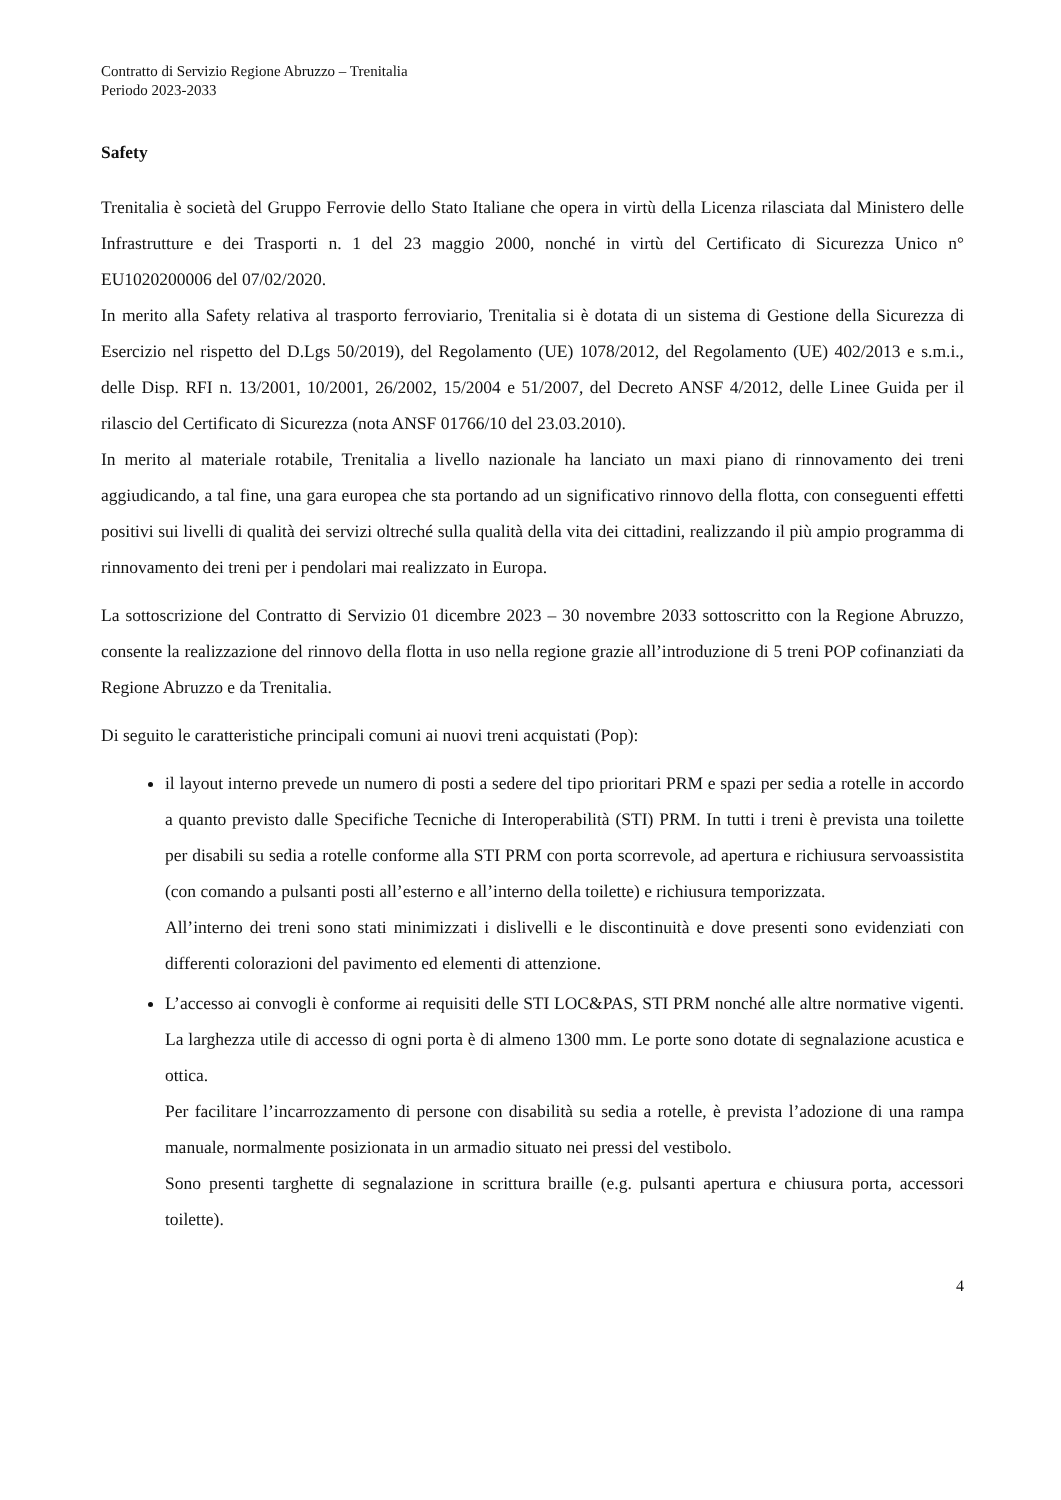Contratto di Servizio Regione Abruzzo – Trenitalia
Periodo 2023-2033
Safety
Trenitalia è società del Gruppo Ferrovie dello Stato Italiane che opera in virtù della Licenza rilasciata dal Ministero delle Infrastrutture e dei Trasporti n. 1 del 23 maggio 2000, nonché in virtù del Certificato di Sicurezza Unico n° EU1020200006 del 07/02/2020.
In merito alla Safety relativa al trasporto ferroviario, Trenitalia si è dotata di un sistema di Gestione della Sicurezza di Esercizio nel rispetto del D.Lgs 50/2019), del Regolamento (UE) 1078/2012, del Regolamento (UE) 402/2013 e s.m.i., delle Disp. RFI n. 13/2001, 10/2001, 26/2002, 15/2004 e 51/2007, del Decreto ANSF 4/2012, delle Linee Guida per il rilascio del Certificato di Sicurezza (nota ANSF 01766/10 del 23.03.2010).
In merito al materiale rotabile, Trenitalia a livello nazionale ha lanciato un maxi piano di rinnovamento dei treni aggiudicando, a tal fine, una gara europea che sta portando ad un significativo rinnovo della flotta, con conseguenti effetti positivi sui livelli di qualità dei servizi oltreché sulla qualità della vita dei cittadini, realizzando il più ampio programma di rinnovamento dei treni per i pendolari mai realizzato in Europa.
La sottoscrizione del Contratto di Servizio 01 dicembre 2023 – 30 novembre 2033 sottoscritto con la Regione Abruzzo, consente la realizzazione del rinnovo della flotta in uso nella regione grazie all’introduzione di 5 treni POP cofinanziati da Regione Abruzzo e da Trenitalia.
Di seguito le caratteristiche principali comuni ai nuovi treni acquistati (Pop):
il layout interno prevede un numero di posti a sedere del tipo prioritari PRM e spazi per sedia a rotelle in accordo a quanto previsto dalle Specifiche Tecniche di Interoperabilità (STI) PRM. In tutti i treni è prevista una toilette per disabili su sedia a rotelle conforme alla STI PRM con porta scorrevole, ad apertura e richiusura servoassistita (con comando a pulsanti posti all’esterno e all’interno della toilette) e richiusura temporizzata.
All’interno dei treni sono stati minimizzati i dislivelli e le discontinuità e dove presenti sono evidenziati con differenti colorazioni del pavimento ed elementi di attenzione.
L’accesso ai convogli è conforme ai requisiti delle STI LOC&PAS, STI PRM nonché alle altre normative vigenti. La larghezza utile di accesso di ogni porta è di almeno 1300 mm. Le porte sono dotate di segnalazione acustica e ottica.
Per facilitare l’incarrozzamento di persone con disabilità su sedia a rotelle, è prevista l’adozione di una rampa manuale, normalmente posizionata in un armadio situato nei pressi del vestibolo.
Sono presenti targhette di segnalazione in scrittura braille (e.g. pulsanti apertura e chiusura porta, accessori toilette).
4